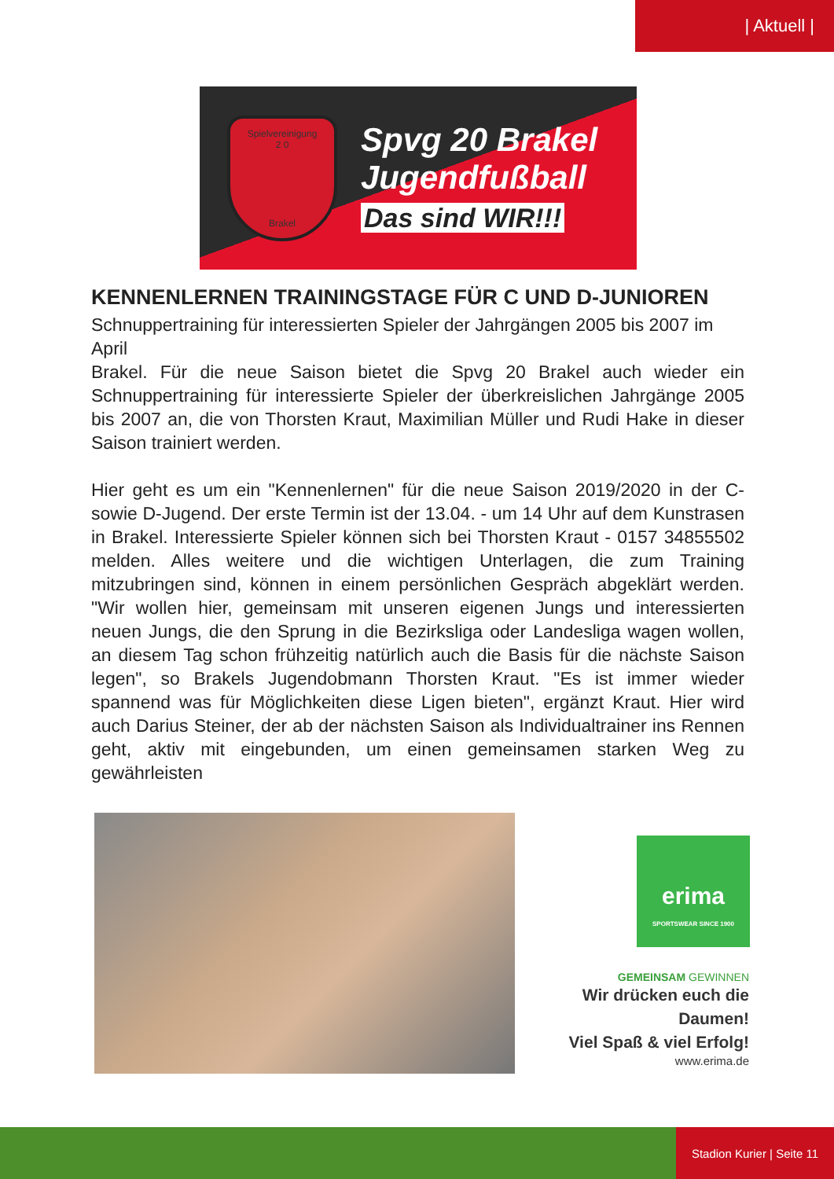| Aktuell |
Spielvereinigung
2 0
Brakel
Spvg 20 Brakel
Jugendfußball
Das sind WIR!!!
KENNENLERNEN TRAININGSTAGE FÜR C UND D-JUNIOREN
Schnuppertraining für interessierten Spieler der Jahrgängen 2005 bis 2007 im April
Brakel. Für die neue Saison bietet die Spvg 20 Brakel auch wieder ein Schnuppertraining für interessierte Spieler der überkreislichen Jahrgänge 2005 bis 2007 an, die von Thorsten Kraut, Maximilian Müller und Rudi Hake in dieser Saison trainiert werden.
Hier geht es um ein "Kennenlernen" für die neue Saison 2019/2020 in der C- sowie D-Jugend. Der erste Termin ist der 13.04. - um 14 Uhr auf dem Kunstrasen in Brakel. Interessierte Spieler können sich bei Thorsten Kraut - 0157 34855502 melden. Alles weitere und die wichtigen Unterlagen, die zum Training mitzubringen sind, können in einem persönlichen Gespräch abgeklärt werden. "Wir wollen hier, gemeinsam mit unseren eigenen Jungs und interessierten neuen Jungs, die den Sprung in die Bezirksliga oder Landesliga wagen wollen, an diesem Tag schon frühzeitig natürlich auch die Basis für die nächste Saison legen", so Brakels Jugendobmann Thorsten Kraut. "Es ist immer wieder spannend was für Möglichkeiten diese Ligen bieten", ergänzt Kraut. Hier wird auch Darius Steiner, der ab der nächsten Saison als Individualtrainer ins Rennen geht, aktiv mit eingebunden, um einen gemeinsamen starken Weg zu gewährleisten
erima
SPORTSWEAR SINCE 1900
GEMEINSAM GEWINNEN
Wir drücken euch die Daumen!
Viel Spaß & viel Erfolg!
www.erima.de
Stadion Kurier | Seite 11